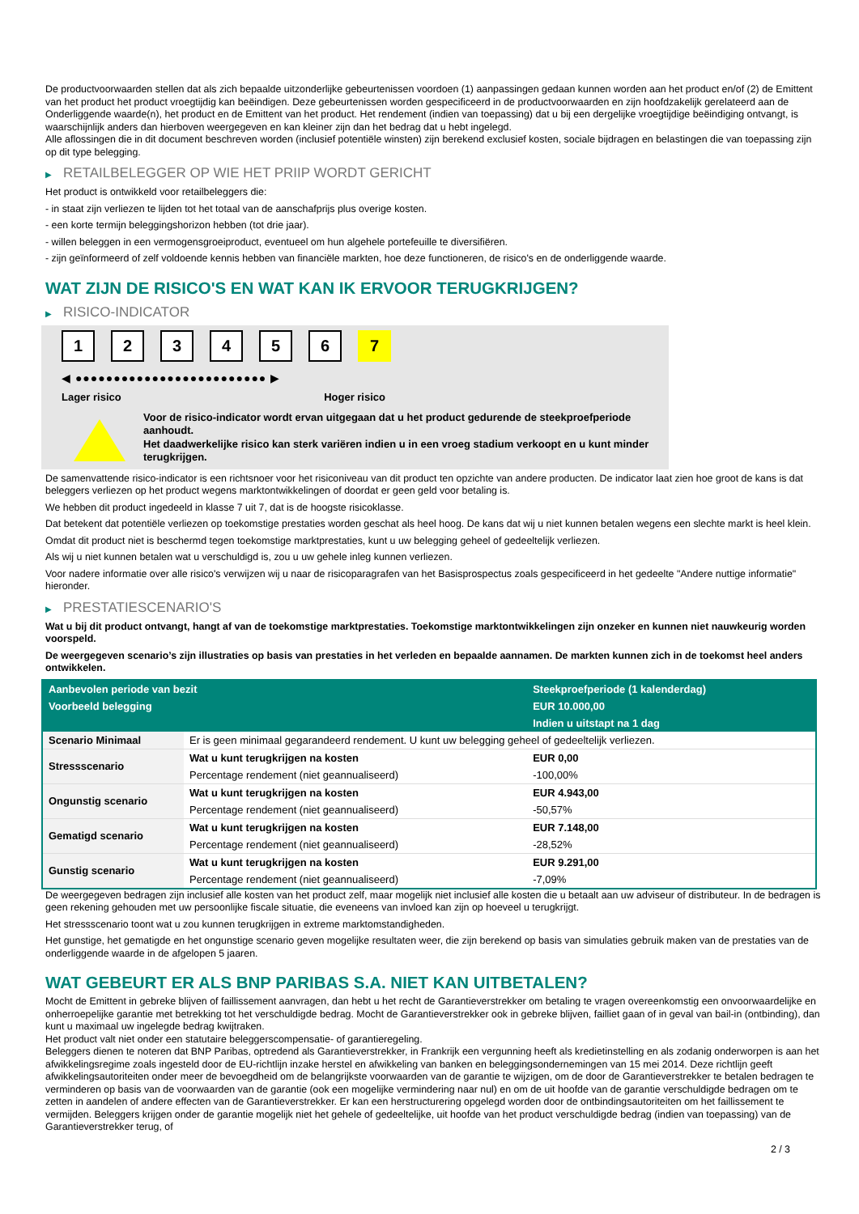De productvoorwaarden stellen dat als zich bepaalde uitzonderlijke gebeurtenissen voordoen (1) aanpassingen gedaan kunnen worden aan het product en/of (2) de Emittent van het product het product vroegtijdig kan beëindigen. Deze gebeurtenissen worden gespecificeerd in de productvoorwaarden en zijn hoofdzakelijk gerelateerd aan de Onderliggende waarde(n), het product en de Emittent van het product. Het rendement (indien van toepassing) dat u bij een dergelijke vroegtijdige beëindiging ontvangt, is waarschijnlijk anders dan hierboven weergegeven en kan kleiner zijn dan het bedrag dat u hebt ingelegd.
Alle aflossingen die in dit document beschreven worden (inclusief potentiële winsten) zijn berekend exclusief kosten, sociale bijdragen en belastingen die van toepassing zijn op dit type belegging.
▶ RETAILBELEGGER OP WIE HET PRIIP WORDT GERICHT
Het product is ontwikkeld voor retailbeleggers die:
- in staat zijn verliezen te lijden tot het totaal van de aanschafprijs plus overige kosten.
- een korte termijn beleggingshorizon hebben (tot drie jaar).
- willen beleggen in een vermogensgroeiproduct, eventueel om hun algehele portefeuille te diversifiëren.
- zijn geïnformeerd of zelf voldoende kennis hebben van financiële markten, hoe deze functioneren, de risico's en de onderliggende waarde.
WAT ZIJN DE RISICO'S EN WAT KAN IK ERVOOR TERUGKRIJGEN?
▶ RISICO-INDICATOR
1 2 3 4 5 6 7
◀ ●●●●●●●●●●●●●●●●●●●●●●●●● ▶
Lager risico Hoger risico
Voor de risico-indicator wordt ervan uitgegaan dat u het product gedurende de steekproefperiode aanhoudt.
Het daadwerkelijke risico kan sterk variëren indien u in een vroeg stadium verkoopt en u kunt minder terugkrijgen.
De samenvattende risico-indicator is een richtsnoer voor het risiconiveau van dit product ten opzichte van andere producten. De indicator laat zien hoe groot de kans is dat beleggers verliezen op het product wegens marktontwikkelingen of doordat er geen geld voor betaling is.
We hebben dit product ingedeeld in klasse 7 uit 7, dat is de hoogste risicoklasse.
Dat betekent dat potentiële verliezen op toekomstige prestaties worden geschat als heel hoog. De kans dat wij u niet kunnen betalen wegens een slechte markt is heel klein.
Omdat dit product niet is beschermd tegen toekomstige marktprestaties, kunt u uw belegging geheel of gedeeltelijk verliezen.
Als wij u niet kunnen betalen wat u verschuldigd is, zou u uw gehele inleg kunnen verliezen.
Voor nadere informatie over alle risico's verwijzen wij u naar de risicoparagrafen van het Basisprospectus zoals gespecificeerd in het gedeelte "Andere nuttige informatie" hieronder.
▶ PRESTATIESCENARIO'S
Wat u bij dit product ontvangt, hangt af van de toekomstige marktprestaties. Toekomstige marktontwikkelingen zijn onzeker en kunnen niet nauwkeurig worden voorspeld.
De weergegeven scenario’s zijn illustraties op basis van prestaties in het verleden en bepaalde aannamen. De markten kunnen zich in de toekomst heel anders ontwikkelen.
| Aanbevolen periode van bezit | | Steekproefperiode (1 kalenderdag) |
| --- | --- | --- |
| Voorbeeld belegging | | EUR 10.000,00 |
| | | Indien u uitstapt na 1 dag |
| Scenario Minimaal | Er is geen minimaal gegarandeerd rendement. U kunt uw belegging geheel of gedeeltelijk verliezen. | |
| Stressscenario | Wat u kunt terugkrijgen na kosten | EUR 0,00 |
| | Percentage rendement (niet geannualiseerd) | -100,00% |
| Ongunstig scenario | Wat u kunt terugkrijgen na kosten | EUR 4.943,00 |
| | Percentage rendement (niet geannualiseerd) | -50,57% |
| Gematigd scenario | Wat u kunt terugkrijgen na kosten | EUR 7.148,00 |
| | Percentage rendement (niet geannualiseerd) | -28,52% |
| Gunstig scenario | Wat u kunt terugkrijgen na kosten | EUR 9.291,00 |
| | Percentage rendement (niet geannualiseerd) | -7,09% |
De weergegeven bedragen zijn inclusief alle kosten van het product zelf, maar mogelijk niet inclusief alle kosten die u betaalt aan uw adviseur of distributeur. In de bedragen is geen rekening gehouden met uw persoonlijke fiscale situatie, die eveneens van invloed kan zijn op hoeveel u terugkrijgt.
Het stressscenario toont wat u zou kunnen terugkrijgen in extreme marktomstandigheden.
Het gunstige, het gematigde en het ongunstige scenario geven mogelijke resultaten weer, die zijn berekend op basis van simulaties gebruik maken van de prestaties van de onderliggende waarde in de afgelopen 5 jaaren.
WAT GEBEURT ER ALS BNP PARIBAS S.A. NIET KAN UITBETALEN?
Mocht de Emittent in gebreke blijven of faillissement aanvragen, dan hebt u het recht de Garantieverstrekker om betaling te vragen overeenkomstig een onvoorwaardelijke en onherroepelijke garantie met betrekking tot het verschuldigde bedrag. Mocht de Garantieverstrekker ook in gebreke blijven, failliet gaan of in geval van bail-in (ontbinding), dan kunt u maximaal uw ingelegde bedrag kwijtraken.
Het product valt niet onder een statutaire beleggerscompensatie- of garantieregeling.
Beleggers dienen te noteren dat BNP Paribas, optredend als Garantieverstrekker, in Frankrijk een vergunning heeft als kredietinstelling en als zodanig onderworpen is aan het afwikkelingsregime zoals ingesteld door de EU-richtlijn inzake herstel en afwikkeling van banken en beleggingsondernemingen van 15 mei 2014. Deze richtlijn geeft afwikkelingsautoriteiten onder meer de bevoegdheid om de belangrijkste voorwaarden van de garantie te wijzigen, om de door de Garantieverstrekker te betalen bedragen te verminderen op basis van de voorwaarden van de garantie (ook een mogelijke vermindering naar nul) en om de uit hoofde van de garantie verschuldigde bedragen om te zetten in aandelen of andere effecten van de Garantieverstrekker. Er kan een herstructurering opgelegd worden door de ontbindingsautoriteiten om het faillissement te vermijden. Beleggers krijgen onder de garantie mogelijk niet het gehele of gedeeltelijke, uit hoofde van het product verschuldigde bedrag (indien van toepassing) van de Garantieverstrekker terug, of
2 / 3